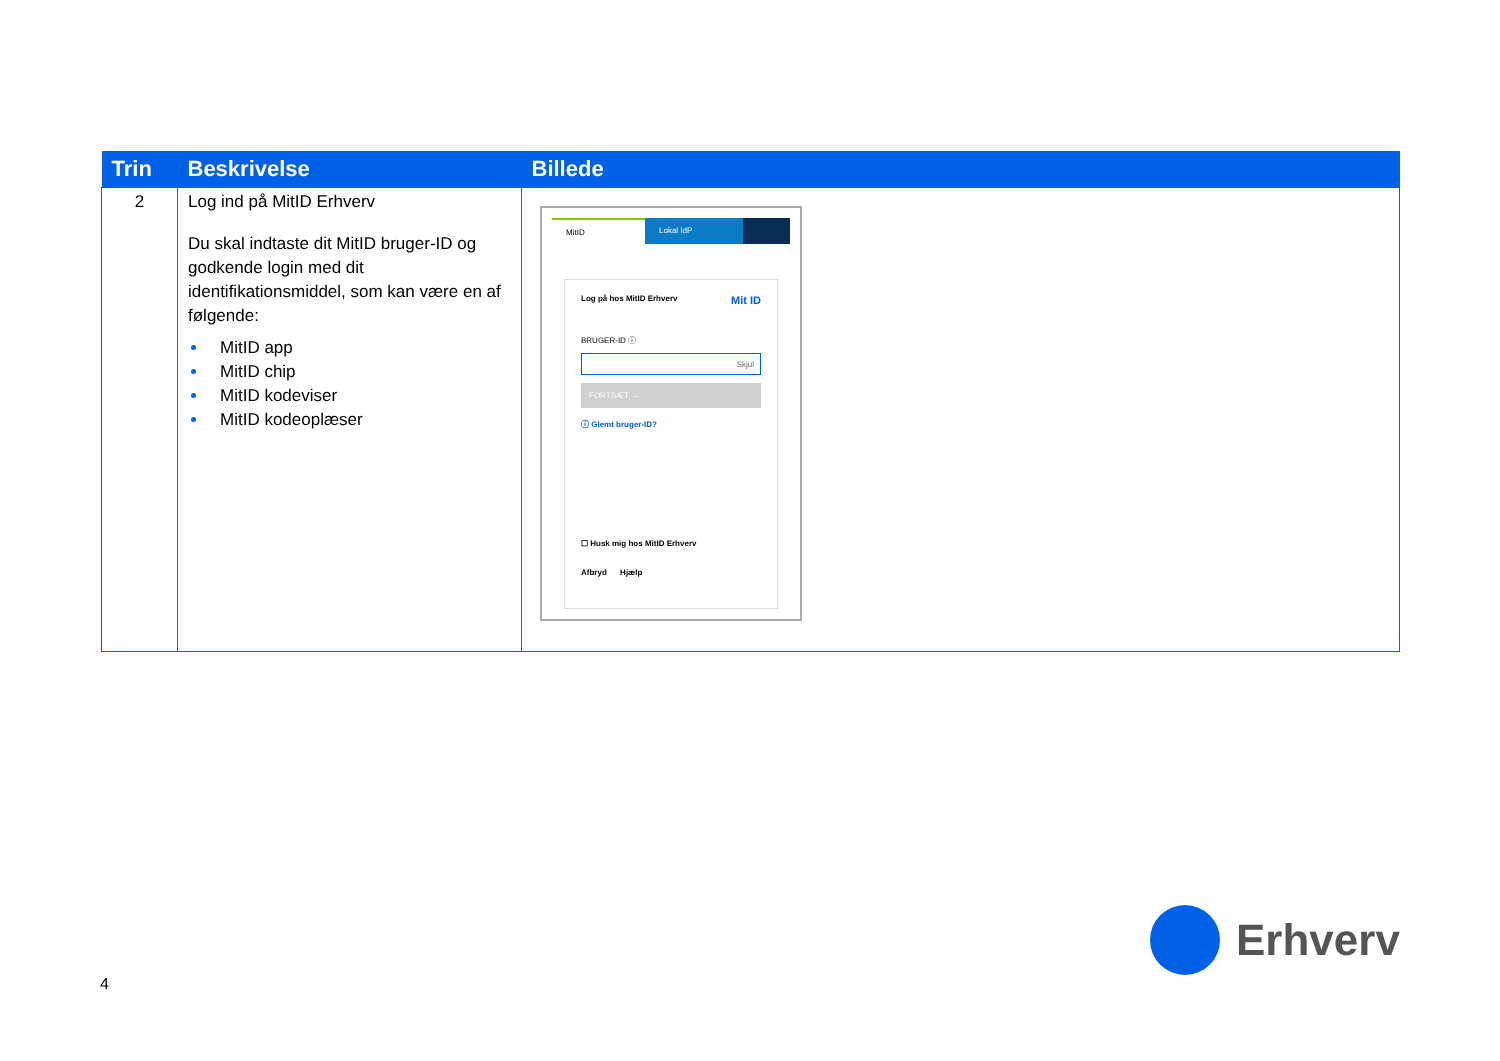| Trin | Beskrivelse | Billede |
| --- | --- | --- |
| 2 | Log ind på MitID Erhverv Du skal indtaste dit MitID bruger-ID og godkende login med dit identifikationsmiddel, som kan være en af følgende: MitID app MitID chip MitID kodeviser MitID kodeoplæser | MitID Lokal IdP Log på hos MitID Erhverv Mit ID BRUGER-ID ⓘ Skjul FORTSÆT → ⓘ Glemt bruger-ID? ☐ Husk mig hos MitID Erhverv Afbryd Hjælp |
4
Erhverv